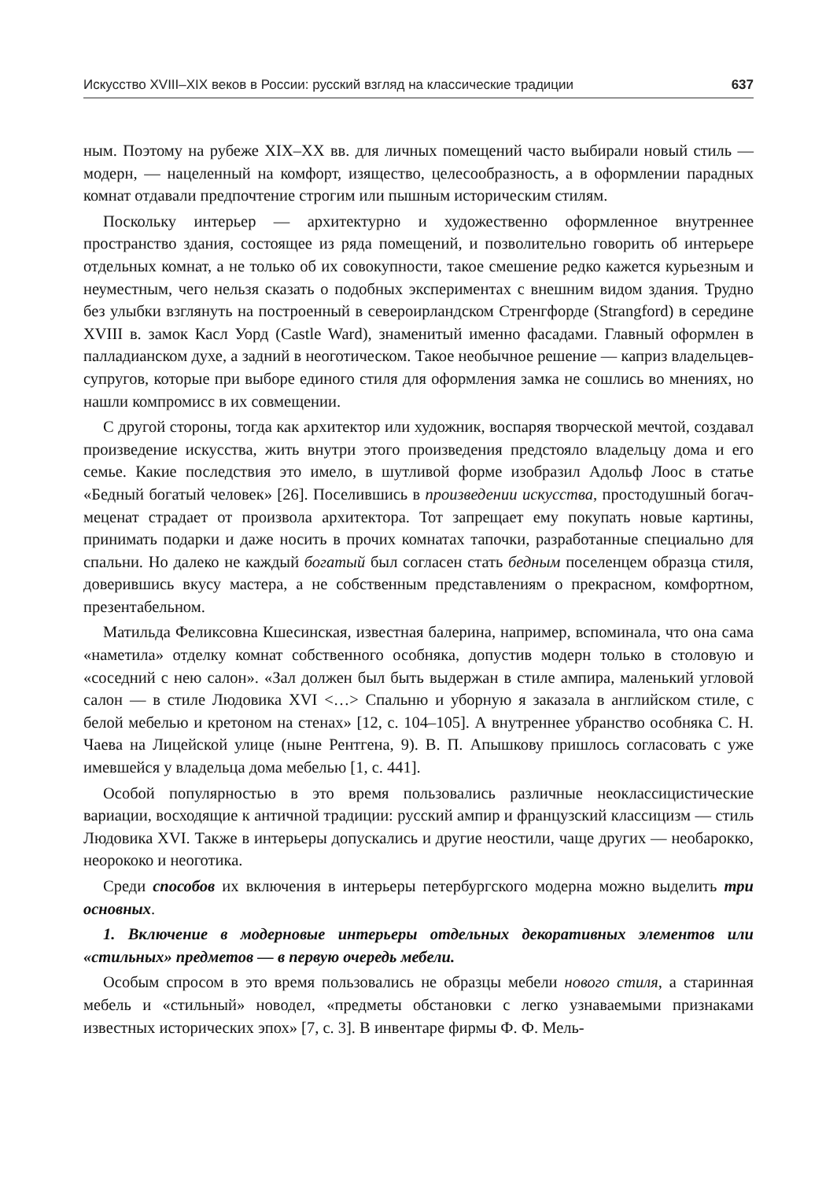Искусство XVIII–XIX веков в России: русский взгляд на классические традиции 637
ным. Поэтому на рубеже XIX–XX вв. для личных помещений часто выбирали новый стиль — модерн, — нацеленный на комфорт, изящество, целесообразность, а в оформлении парадных комнат отдавали предпочтение строгим или пышным историческим стилям.
Поскольку интерьер — архитектурно и художественно оформленное внутреннее пространство здания, состоящее из ряда помещений, и позволительно говорить об интерьере отдельных комнат, а не только об их совокупности, такое смешение редко кажется курьезным и неуместным, чего нельзя сказать о подобных экспериментах с внешним видом здания. Трудно без улыбки взглянуть на построенный в североирландском Стренгфорде (Strangford) в середине XVIII в. замок Касл Уорд (Castle Ward), знаменитый именно фасадами. Главный оформлен в палладианском духе, а задний в неоготическом. Такое необычное решение — каприз владельцев-супругов, которые при выборе единого стиля для оформления замка не сошлись во мнениях, но нашли компромисс в их совмещении.
С другой стороны, тогда как архитектор или художник, воспаряя творческой мечтой, создавал произведение искусства, жить внутри этого произведения предстояло владельцу дома и его семье. Какие последствия это имело, в шутливой форме изобразил Адольф Лоос в статье «Бедный богатый человек» [26]. Поселившись в произведении искусства, простодушный богач-меценат страдает от произвола архитектора. Тот запрещает ему покупать новые картины, принимать подарки и даже носить в прочих комнатах тапочки, разработанные специально для спальни. Но далеко не каждый богатый был согласен стать бедным поселенцем образца стиля, доверившись вкусу мастера, а не собственным представлениям о прекрасном, комфортном, презентабельном.
Матильда Феликсовна Кшесинская, известная балерина, например, вспоминала, что она сама «наметила» отделку комнат собственного особняка, допустив модерн только в столовую и «соседний с нею салон». «Зал должен был быть выдержан в стиле ампира, маленький угловой салон — в стиле Людовика XVI <…> Спальню и уборную я заказала в английском стиле, с белой мебелью и кретоном на стенах» [12, с. 104–105]. А внутреннее убранство особняка С. Н. Чаева на Лицейской улице (ныне Рентгена, 9). В. П. Апышкову пришлось согласовать с уже имевшейся у владельца дома мебелью [1, с. 441].
Особой популярностью в это время пользовались различные неоклассицистические вариации, восходящие к античной традиции: русский ампир и французский классицизм — стиль Людовика XVI. Также в интерьеры допускались и другие неостили, чаще других — необарокко, неорококо и неоготика.
Среди способов их включения в интерьеры петербургского модерна можно выделить три основных.
1. Включение в модерновые интерьеры отдельных декоративных элементов или «стильных» предметов — в первую очередь мебели.
Особым спросом в это время пользовались не образцы мебели нового стиля, а старинная мебель и «стильный» новодел, «предметы обстановки с легко узнаваемыми признаками известных исторических эпох» [7, с. 3]. В инвентаре фирмы Ф. Ф. Мель-